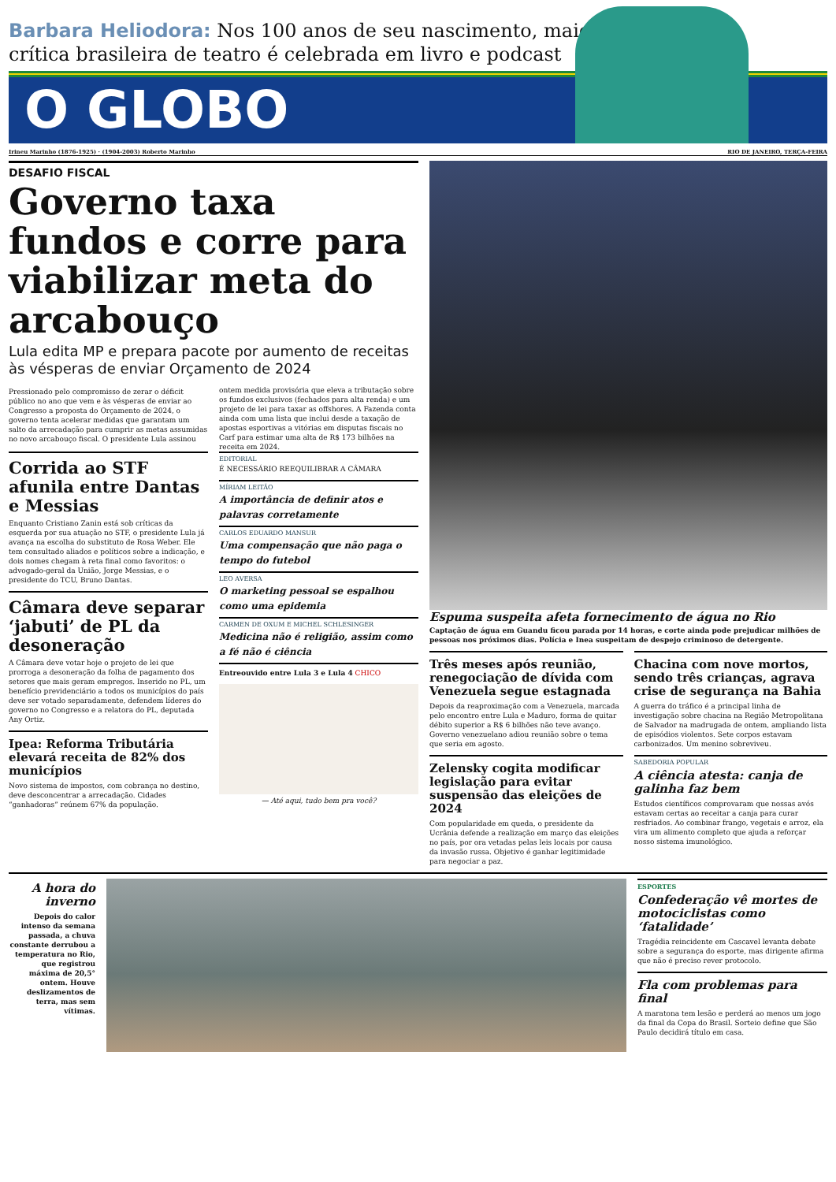Barbara Heliodora: Nos 100 anos de seu nascimento, maior crítica brasileira de teatro é celebrada em livro e podcast
O GLOBO
Irineu Marinho (1876-1925) · (1904-2003) Roberto Marinho RIO DE JANEIRO, TERÇA-FEIRA
DESAFIO FISCAL
Governo taxa fundos e corre para viabilizar meta do arcabouço
Lula edita MP e prepara pacote por aumento de receitas às vésperas de enviar Orçamento de 2024
Pressionado pelo compromisso de zerar o déficit público no ano que vem e às vésperas de enviar ao Congresso a proposta do Orçamento de 2024, o governo tenta acelerar medidas que garantam um salto da arrecadação para cumprir as metas assumidas no novo arcabouço fiscal. O presidente Lula assinou ontem medida provisória que eleva a tributação sobre os fundos exclusivos (fechados para alta renda) e um projeto de lei para taxar as offshores. A Fazenda conta ainda com uma lista que inclui desde a taxação de apostas esportivas a vitórias em disputas fiscais no Carf para estimar uma alta de R$ 173 bilhões na receita em 2024.
Corrida ao STF afunila entre Dantas e Messias
Enquanto Cristiano Zanin está sob críticas da esquerda por sua atuação no STF, o presidente Lula já avança na escolha do substituto de Rosa Weber. Ele tem consultado aliados e políticos sobre a indicação, e dois nomes chegam à reta final como favoritos: o advogado-geral da União, Jorge Messias, e o presidente do TCU, Bruno Dantas.
Câmara deve separar ‘jabuti’ de PL da desoneração
A Câmara deve votar hoje o projeto de lei que prorroga a desoneração da folha de pagamento dos setores que mais geram empregos. Inserido no PL, um benefício previdenciário a todos os municípios do país deve ser votado separadamente, defendem líderes do governo no Congresso e a relatora do PL, deputada Any Ortiz.
Ipea: Reforma Tributária elevará receita de 82% dos municípios
Novo sistema de impostos, com cobrança no destino, deve desconcentrar a arrecadação. Cidades “ganhadoras” reúnem 67% da população.
EDITORIAL
É NECESSÁRIO REEQUILIBRAR A CÂMARA
MÍRIAM LEITÃO
A importância de definir atos e palavras corretamente
CARLOS EDUARDO MANSUR
Uma compensação que não paga o tempo do futebol
LEO AVERSA
O marketing pessoal se espalhou como uma epidemia
CARMEN DE OXUM E MICHEL SCHLESINGER
Medicina não é religião, assim como a fé não é ciência
Entreouvido entre Lula 3 e Lula 4 CHICO
— Até aqui, tudo bem pra você?
Espuma suspeita afeta fornecimento de água no Rio
Captação de água em Guandu ficou parada por 14 horas, e corte ainda pode prejudicar milhões de pessoas nos próximos dias. Polícia e Inea suspeitam de despejo criminoso de detergente.
Três meses após reunião, renegociação de dívida com Venezuela segue estagnada
Depois da reaproximação com a Venezuela, marcada pelo encontro entre Lula e Maduro, forma de quitar débito superior a R$ 6 bilhões não teve avanço. Governo venezuelano adiou reunião sobre o tema que seria em agosto.
Zelensky cogita modificar legislação para evitar suspensão das eleições de 2024
Com popularidade em queda, o presidente da Ucrânia defende a realização em março das eleições no país, por ora vetadas pelas leis locais por causa da invasão russa. Objetivo é ganhar legitimidade para negociar a paz.
Chacina com nove mortos, sendo três crianças, agrava crise de segurança na Bahia
A guerra do tráfico é a principal linha de investigação sobre chacina na Região Metropolitana de Salvador na madrugada de ontem, ampliando lista de episódios violentos. Sete corpos estavam carbonizados. Um menino sobreviveu.
SABEDORIA POPULAR
A ciência atesta: canja de galinha faz bem
Estudos científicos comprovaram que nossas avós estavam certas ao receitar a canja para curar resfriados. Ao combinar frango, vegetais e arroz, ela vira um alimento completo que ajuda a reforçar nosso sistema imunológico.
A hora do inverno
Depois do calor intenso da semana passada, a chuva constante derrubou a temperatura no Rio, que registrou máxima de 20,5° ontem. Houve deslizamentos de terra, mas sem vítimas.
ESPORTES
Confederação vê mortes de motociclistas como ‘fatalidade’
Tragédia reincidente em Cascavel levanta debate sobre a segurança do esporte, mas dirigente afirma que não é preciso rever protocolo.
Fla com problemas para final
A maratona tem lesão e perderá ao menos um jogo da final da Copa do Brasil. Sorteio define que São Paulo decidirá título em casa.